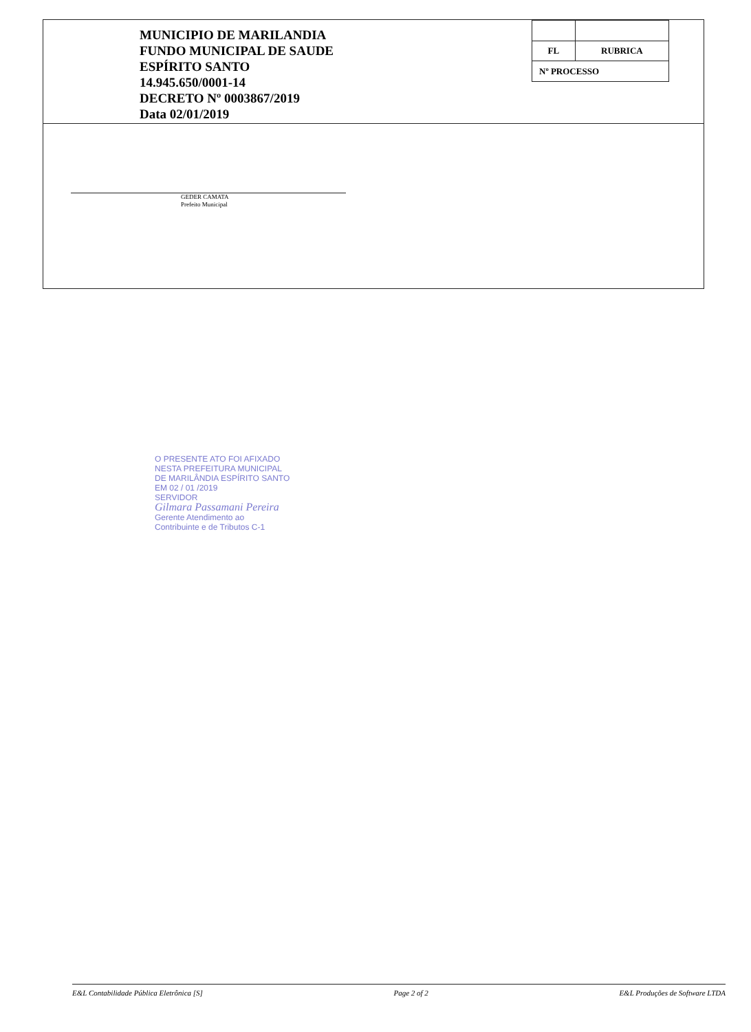MUNICIPIO DE MARILANDIA
FUNDO MUNICIPAL DE SAUDE
ESPÍRITO SANTO
14.945.650/0001-14
DECRETO Nº 0003867/2019
Data 02/01/2019
| FL | RUBRICA |
| Nº PROCESSO | |
GEDER CAMATA
Prefeito Municipal
O PRESENTE ATO FOI AFIXADO
NESTA PREFEITURA MUNICIPAL
DE MARILÂNDIA ESPÍRITO SANTO
EM 02 / 01 /2019
SERVIDOR
Gilmara Passamani Pereira
Gerente Atendimento ao
Contribuinte e de Tributos C-1
E&L Contabilidade Pública Eletrônica [S] Page 2 of 2 E&L Produções de Software LTDA